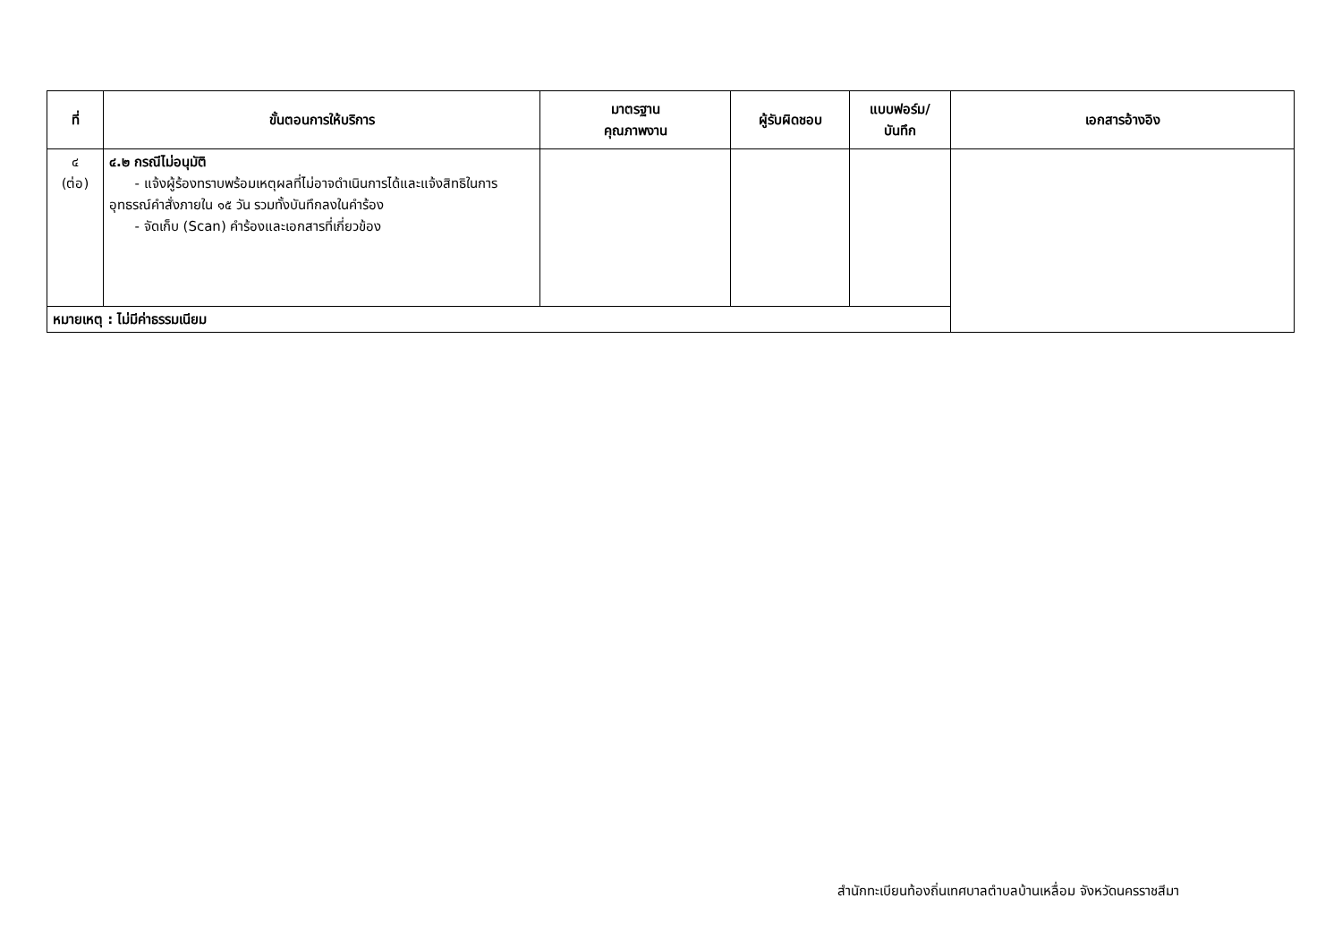| ที่ | ขั้นตอนการให้บริการ | มาตรฐาน คุณภาพงาน | ผู้รับผิดชอบ | แบบฟอร์ม/ บันทึก | เอกสารอ้างอิง |
| --- | --- | --- | --- | --- | --- |
| ๔ (ต่อ) | ๔.๒ กรณีไม่อนุมัติ - แจ้งผู้ร้องทราบพร้อมเหตุผลที่ไม่อาจดำเนินการได้และแจ้งสิทธิในการอุทธรณ์คำสั่งภายใน ๑๕ วัน รวมทั้งบันทึกลงในคำร้อง - จัดเก็บ (Scan) คำร้องและเอกสารที่เกี่ยวข้อง | | | | |
| หมายเหตุ : ไม่มีค่าธรรมเนียม | | | | | |
สำนักทะเบียนท้องถิ่นเทศบาลตำบลบ้านเหลื่อม จังหวัดนครราชสีมา